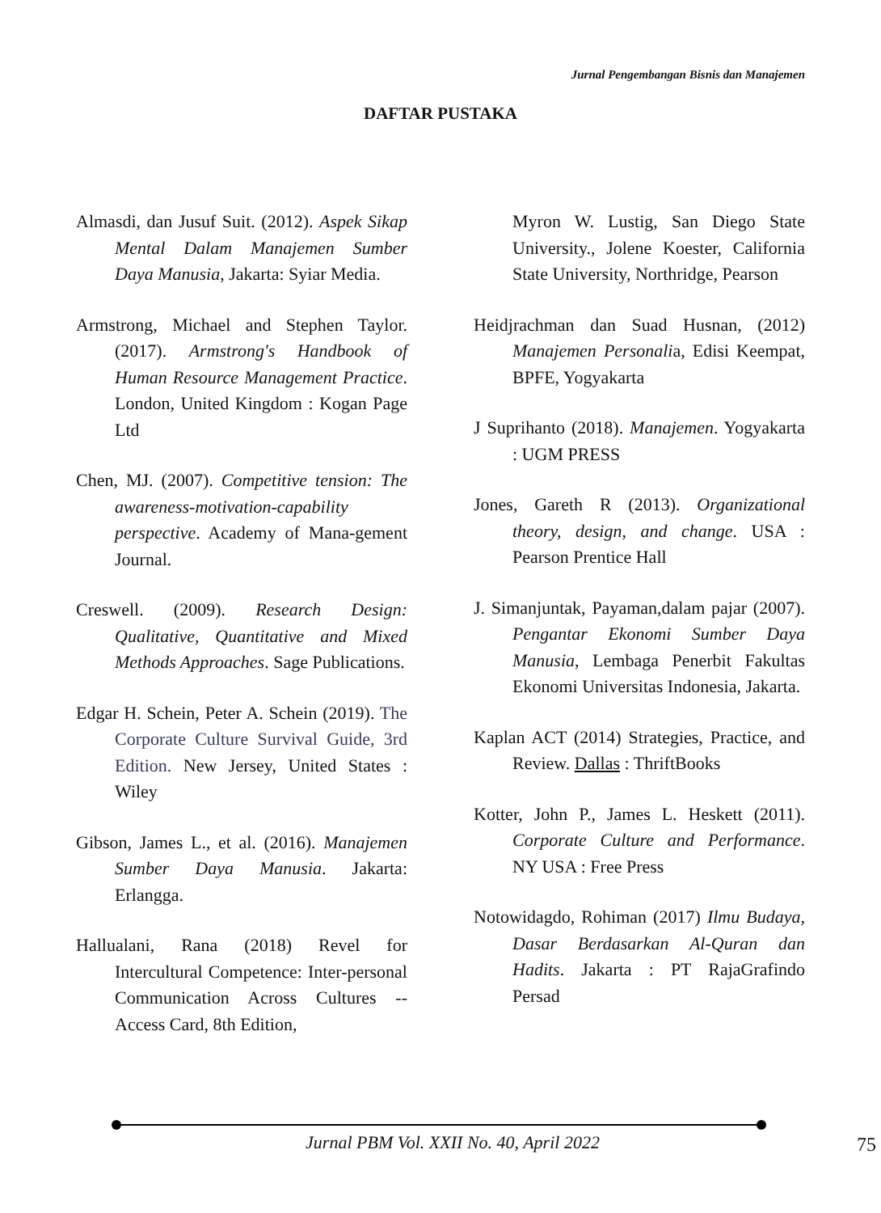Jurnal Pengembangan Bisnis dan Manajemen
DAFTAR PUSTAKA
Almasdi, dan Jusuf Suit. (2012). Aspek Sikap Mental Dalam Manajemen Sumber Daya Manusia, Jakarta: Syiar Media.
Armstrong, Michael and Stephen Taylor. (2017). Armstrong's Handbook of Human Resource Management Practice. London, United Kingdom : Kogan Page Ltd
Chen, MJ. (2007). Competitive tension: The awareness-motivation-capability perspective. Academy of Mana-gement Journal.
Creswell. (2009). Research Design: Qualitative, Quantitative and Mixed Methods Approaches. Sage Publications.
Edgar H. Schein, Peter A. Schein (2019). The Corporate Culture Survival Guide, 3rd Edition. New Jersey, United States : Wiley
Gibson, James L., et al. (2016). Manajemen Sumber Daya Manusia. Jakarta: Erlangga.
Hallualani, Rana (2018) Revel for Intercultural Competence: Inter-personal Communication Across Cultures -- Access Card, 8th Edition,
Myron W. Lustig, San Diego State University., Jolene Koester, California State University, Northridge, Pearson
Heidjrachman dan Suad Husnan, (2012) Manajemen Personalia, Edisi Keempat, BPFE, Yogyakarta
J Suprihanto (2018). Manajemen. Yogyakarta : UGM PRESS
Jones, Gareth R (2013). Organizational theory, design, and change. USA : Pearson Prentice Hall
J. Simanjuntak, Payaman,dalam pajar (2007). Pengantar Ekonomi Sumber Daya Manusia, Lembaga Penerbit Fakultas Ekonomi Universitas Indonesia, Jakarta.
Kaplan ACT (2014) Strategies, Practice, and Review. Dallas : ThriftBooks
Kotter, John P., James L. Heskett (2011). Corporate Culture and Performance. NY USA : Free Press
Notowidagdo, Rohiman (2017) Ilmu Budaya, Dasar Berdasarkan Al-Quran dan Hadits. Jakarta : PT RajaGrafindo Persad
Jurnal PBM Vol. XXII No. 40, April 2022 75